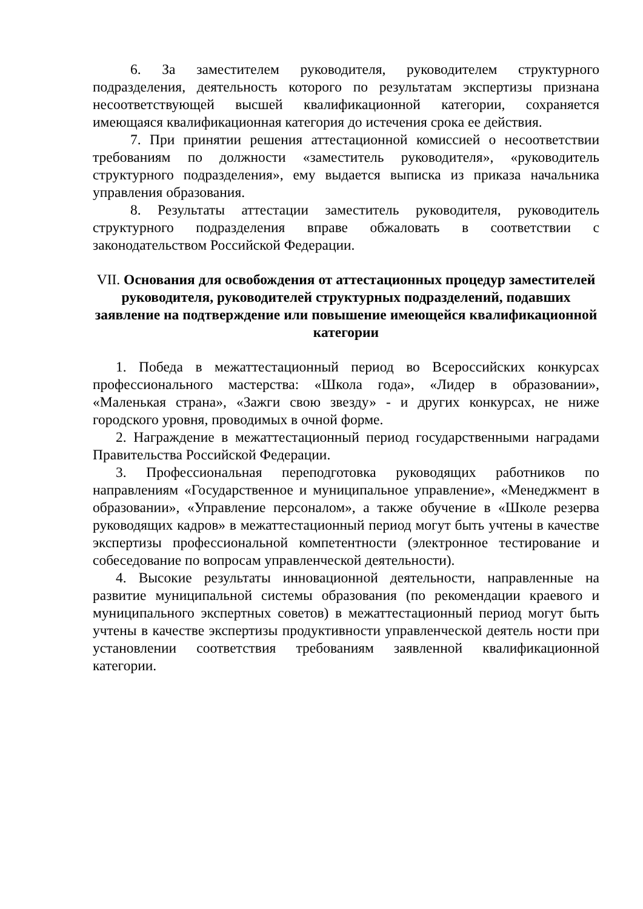6. За заместителем руководителя, руководителем структурного подразделения, деятельность которого по результатам экспертизы признана несоответствующей высшей квалификационной категории, сохраняется имеющаяся квалификационная категория до истечения срока ее действия.
7. При принятии решения аттестационной комиссией о несоответствии требованиям по должности «заместитель руководителя», «руководитель структурного подразделения», ему выдается выписка из приказа начальника управления образования.
8. Результаты аттестации заместитель руководителя, руководитель структурного подразделения вправе обжаловать в соответствии с законодательством Российской Федерации.
VII. Основания для освобождения от аттестационных процедур заместителей руководителя, руководителей структурных подразделений, подавших заявление на подтверждение или повышение имеющейся квалификационной категории
1. Победа в межаттестационный период во Всероссийских конкурсах профессионального мастерства: «Школа года», «Лидер в образовании», «Маленькая страна», «Зажги свою звезду» - и других конкурсах, не ниже городского уровня, проводимых в очной форме.
2. Награждение в межаттестационный период государственными наградами Правительства Российской Федерации.
3. Профессиональная переподготовка руководящих работников по направлениям «Государственное и муниципальное управление», «Менеджмент в образовании», «Управление персоналом», а также обучение в «Школе резерва руководящих кадров» в межаттестационный период могут быть учтены в качестве экспертизы профессиональной компетентности (электронное тестирование и собеседование по вопросам управленческой деятельности).
4. Высокие результаты инновационной деятельности, направленные на развитие муниципальной системы образования (по рекомендации краевого и муниципального экспертных советов) в межаттестационный период могут быть учтены в качестве экспертизы продуктивности управленческой деятель ности при установлении соответствия требованиям заявленной квалификационной категории.